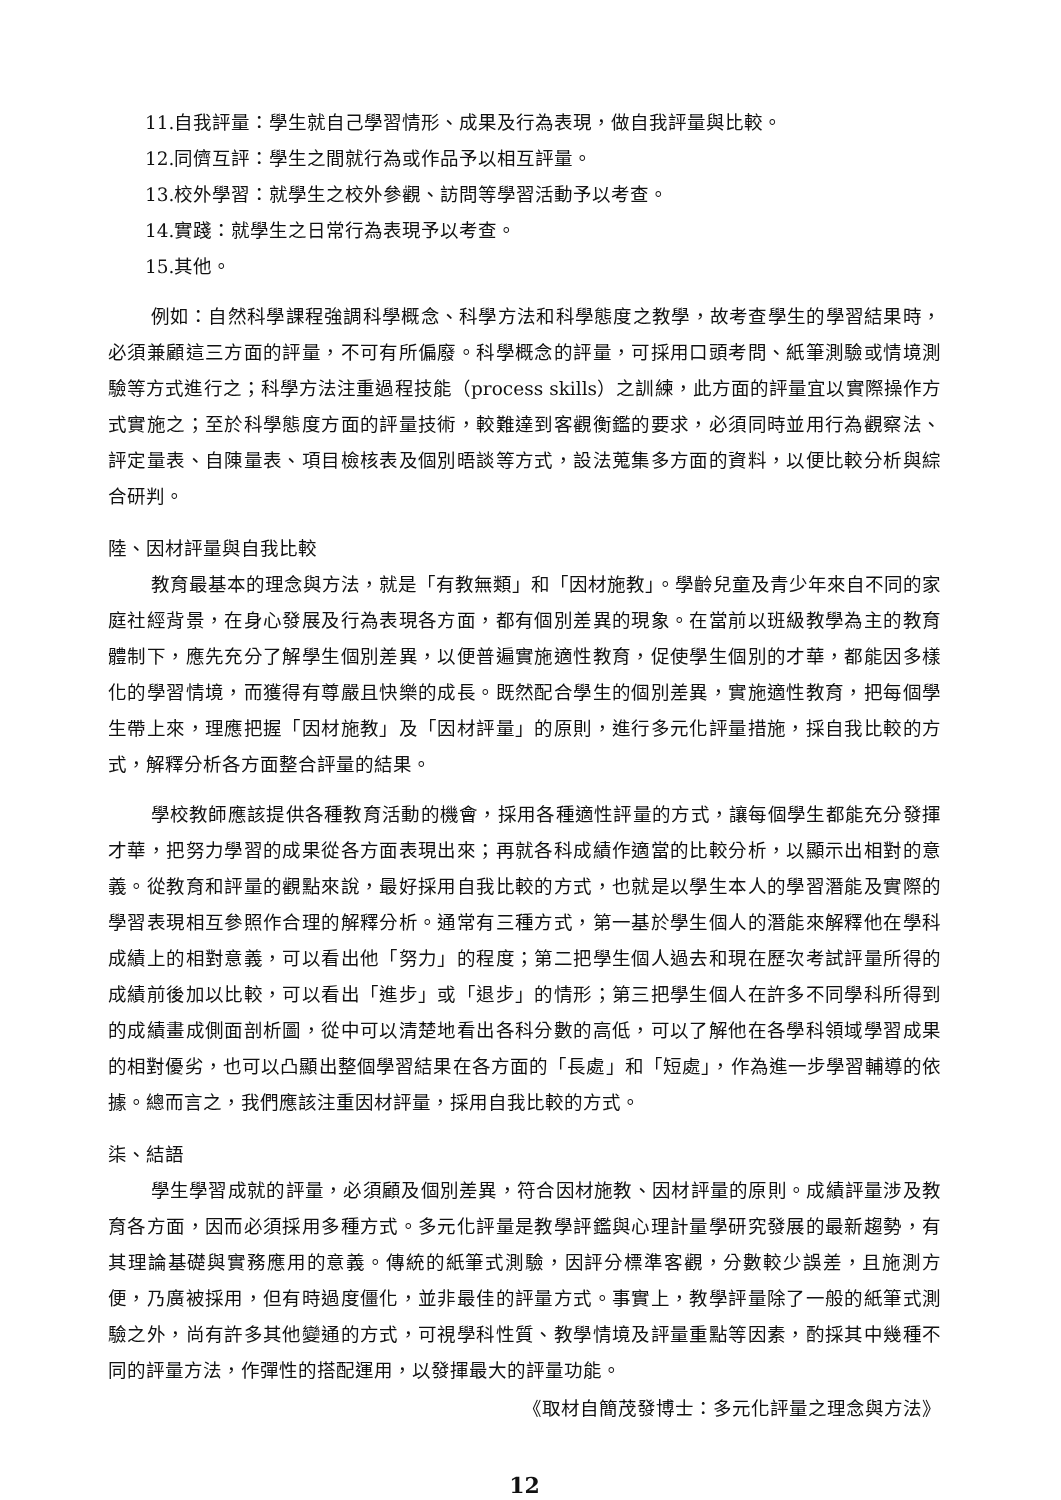11.自我評量：學生就自己學習情形、成果及行為表現，做自我評量與比較。
12.同儕互評：學生之間就行為或作品予以相互評量。
13.校外學習：就學生之校外參觀、訪問等學習活動予以考查。
14.實踐：就學生之日常行為表現予以考查。
15.其他。
例如：自然科學課程強調科學概念、科學方法和科學態度之教學，故考查學生的學習結果時，必須兼顧這三方面的評量，不可有所偏廢。科學概念的評量，可採用口頭考問、紙筆測驗或情境測驗等方式進行之；科學方法注重過程技能（process skills）之訓練，此方面的評量宜以實際操作方式實施之；至於科學態度方面的評量技術，較難達到客觀衡鑑的要求，必須同時並用行為觀察法、評定量表、自陳量表、項目檢核表及個別晤談等方式，設法蒐集多方面的資料，以便比較分析與綜合研判。
陸、因材評量與自我比較
教育最基本的理念與方法，就是「有教無類」和「因材施教」。學齡兒童及青少年來自不同的家庭社經背景，在身心發展及行為表現各方面，都有個別差異的現象。在當前以班級教學為主的教育體制下，應先充分了解學生個別差異，以便普遍實施適性教育，促使學生個別的才華，都能因多樣化的學習情境，而獲得有尊嚴且快樂的成長。既然配合學生的個別差異，實施適性教育，把每個學生帶上來，理應把握「因材施教」及「因材評量」的原則，進行多元化評量措施，採自我比較的方式，解釋分析各方面整合評量的結果。
學校教師應該提供各種教育活動的機會，採用各種適性評量的方式，讓每個學生都能充分發揮才華，把努力學習的成果從各方面表現出來；再就各科成績作適當的比較分析，以顯示出相對的意義。從教育和評量的觀點來說，最好採用自我比較的方式，也就是以學生本人的學習潛能及實際的學習表現相互參照作合理的解釋分析。通常有三種方式，第一基於學生個人的潛能來解釋他在學科成績上的相對意義，可以看出他「努力」的程度；第二把學生個人過去和現在歷次考試評量所得的成績前後加以比較，可以看出「進步」或「退步」的情形；第三把學生個人在許多不同學科所得到的成績畫成側面剖析圖，從中可以清楚地看出各科分數的高低，可以了解他在各學科領域學習成果的相對優劣，也可以凸顯出整個學習結果在各方面的「長處」和「短處」，作為進一步學習輔導的依據。總而言之，我們應該注重因材評量，採用自我比較的方式。
柒、結語
學生學習成就的評量，必須顧及個別差異，符合因材施教、因材評量的原則。成績評量涉及教育各方面，因而必須採用多種方式。多元化評量是教學評鑑與心理計量學研究發展的最新趨勢，有其理論基礎與實務應用的意義。傳統的紙筆式測驗，因評分標準客觀，分數較少誤差，且施測方便，乃廣被採用，但有時過度僵化，並非最佳的評量方式。事實上，教學評量除了一般的紙筆式測驗之外，尚有許多其他變通的方式，可視學科性質、教學情境及評量重點等因素，酌採其中幾種不同的評量方法，作彈性的搭配運用，以發揮最大的評量功能。
《取材自簡茂發博士：多元化評量之理念與方法》
12